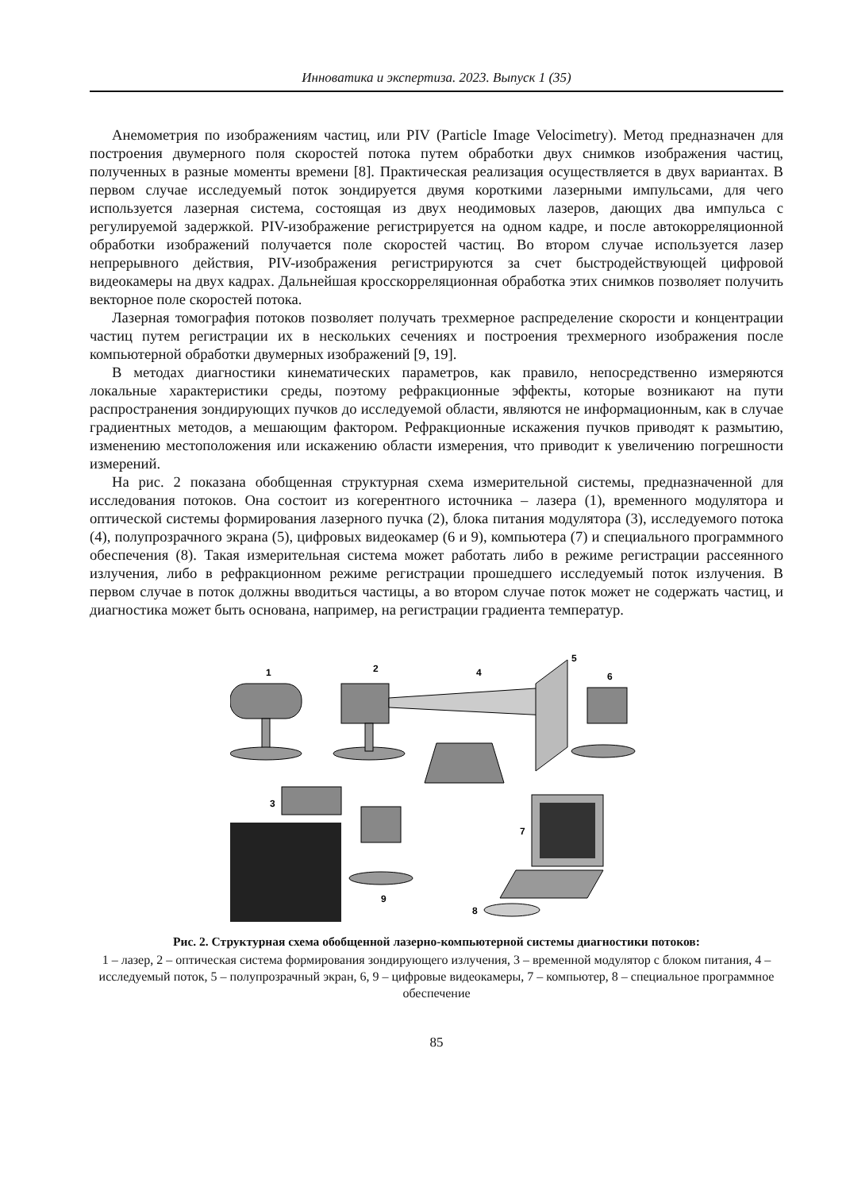Инноватика и экспертиза. 2023. Выпуск 1 (35)
Анемометрия по изображениям частиц, или PIV (Particle Image Velocimetry). Метод предназначен для построения двумерного поля скоростей потока путем обработки двух снимков изображения частиц, полученных в разные моменты времени [8]. Практическая реализация осуществляется в двух вариантах. В первом случае исследуемый поток зондируется двумя короткими лазерными импульсами, для чего используется лазерная система, состоящая из двух неодимовых лазеров, дающих два импульса с регулируемой задержкой. PIV-изображение регистрируется на одном кадре, и после автокорреляционной обработки изображений получается поле скоростей частиц. Во втором случае используется лазер непрерывного действия, PIV-изображения регистрируются за счет быстродействующей цифровой видеокамеры на двух кадрах. Дальнейшая кросскорреляционная обработка этих снимков позволяет получить векторное поле скоростей потока.
Лазерная томография потоков позволяет получать трехмерное распределение скорости и концентрации частиц путем регистрации их в нескольких сечениях и построения трехмерного изображения после компьютерной обработки двумерных изображений [9, 19].
В методах диагностики кинематических параметров, как правило, непосредственно измеряются локальные характеристики среды, поэтому рефракционные эффекты, которые возникают на пути распространения зондирующих пучков до исследуемой области, являются не информационным, как в случае градиентных методов, а мешающим фактором. Рефракционные искажения пучков приводят к размытию, изменению местоположения или искажению области измерения, что приводит к увеличению погрешности измерений.
На рис. 2 показана обобщенная структурная схема измерительной системы, предназначенной для исследования потоков. Она состоит из когерентного источника – лазера (1), временного модулятора и оптической системы формирования лазерного пучка (2), блока питания модулятора (3), исследуемого потока (4), полупрозрачного экрана (5), цифровых видеокамер (6 и 9), компьютера (7) и специального программного обеспечения (8). Такая измерительная система может работать либо в режиме регистрации рассеянного излучения, либо в рефракционном режиме регистрации прошедшего исследуемый поток излучения. В первом случае в поток должны вводиться частицы, а во втором случае поток может не содержать частиц, и диагностика может быть основана, например, на регистрации градиента температур.
1
2
4
5
6
3
9
7
8
Рис. 2. Структурная схема обобщенной лазерно-компьютерной системы диагностики потоков:
1 – лазер, 2 – оптическая система формирования зондирующего излучения, 3 – временной модулятор с блоком питания, 4 – исследуемый поток, 5 – полупрозрачный экран, 6, 9 – цифровые видеокамеры, 7 – компьютер, 8 – специальное программное обеспечение
85